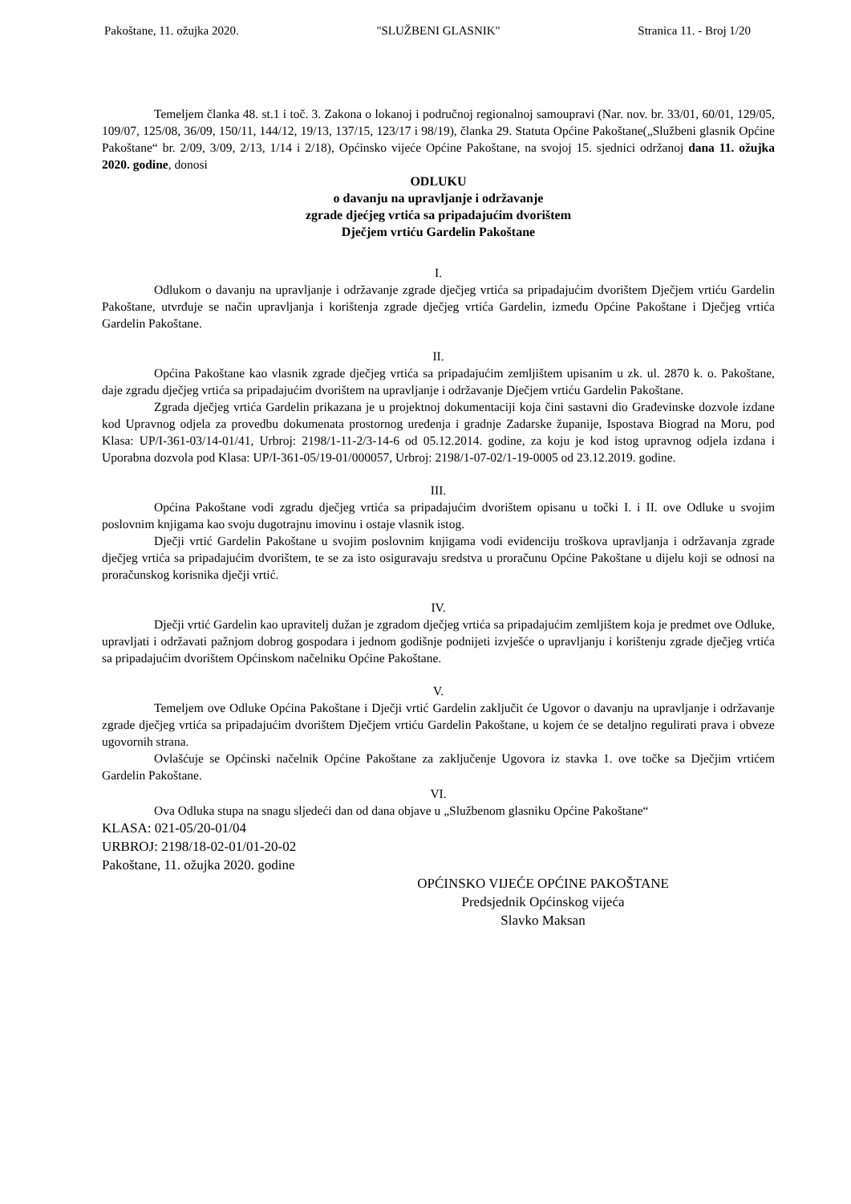Pakoštane, 11. ožujka 2020. "SLUŽBENI GLASNIK" Stranica 11. - Broj 1/20
Temeljem članka 48. st.1 i toč. 3. Zakona o lokanoj i područnoj regionalnoj samoupravi (Nar. nov. br. 33/01, 60/01, 129/05, 109/07, 125/08, 36/09, 150/11, 144/12, 19/13, 137/15, 123/17 i 98/19), članka 29. Statuta Općine Pakoštane(„Službeni glasnik Općine Pakoštane“ br. 2/09, 3/09, 2/13, 1/14 i 2/18), Općinsko vijeće Općine Pakoštane, na svojoj 15. sjednici održanoj dana 11. ožujka 2020. godine, donosi
ODLUKU
o davanju na upravljanje i održavanje
zgrade djećjeg vrtića sa pripadajućim dvorištem
Dječjem vrtiću Gardelin Pakoštane
I.
Odlukom o davanju na upravljanje i održavanje zgrade dječjeg vrtića sa pripadajućim dvorištem Dječjem vrtiću Gardelin Pakoštane, utvrđuje se način upravljanja i korištenja zgrade dječjeg vrtića Gardelin, između Općine Pakoštane i Dječjeg vrtića Gardelin Pakoštane.
II.
Općina Pakoštane kao vlasnik zgrade dječjeg vrtića sa pripadajućim zemljištem upisanim u zk. ul. 2870 k. o. Pakoštane, daje zgradu dječjeg vrtića sa pripadajućim dvorištem na upravljanje i održavanje Dječjem vrtiću Gardelin Pakoštane.
Zgrada dječjeg vrtića Gardelin prikazana je u projektnoj dokumentaciji koja čini sastavni dio Građevinske dozvole izdane kod Upravnog odjela za provedbu dokumenata prostornog uređenja i gradnje Zadarske županije, Ispostava Biograd na Moru, pod Klasa: UP/I-361-03/14-01/41, Urbroj: 2198/1-11-2/3-14-6 od 05.12.2014. godine, za koju je kod istog upravnog odjela izdana i Uporabna dozvola pod Klasa: UP/I-361-05/19-01/000057, Urbroj: 2198/1-07-02/1-19-0005 od 23.12.2019. godine.
III.
Općina Pakoštane vodi zgradu dječjeg vrtića sa pripadajućim dvorištem opisanu u točki I. i II. ove Odluke u svojim poslovnim knjigama kao svoju dugotrajnu imovinu i ostaje vlasnik istog.
Dječji vrtić Gardelin Pakoštane u svojim poslovnim knjigama vodi evidenciju troškova upravljanja i održavanja zgrade dječjeg vrtića sa pripadajućim dvorištem, te se za isto osiguravaju sredstva u proračunu Općine Pakoštane u dijelu koji se odnosi na proračunskog korisnika dječji vrtić.
IV.
Dječji vrtić Gardelin kao upravitelj dužan je zgradom dječjeg vrtića sa pripadajućim zemljištem koja je predmet ove Odluke, upravljati i održavati pažnjom dobrog gospodara i jednom godišnje podnijeti izvješće o upravljanju i korištenju zgrade dječjeg vrtića sa pripadajućim dvorištem Općinskom načelniku Općine Pakoštane.
V.
Temeljem ove Odluke Općina Pakoštane i Dječji vrtić Gardelin zaključit će Ugovor o davanju na upravljanje i održavanje zgrade dječjeg vrtića sa pripadajućim dvorištem Dječjem vrtiću Gardelin Pakoštane, u kojem će se detaljno regulirati prava i obveze ugovornih strana.
Ovlašćuje se Općinski načelnik Općine Pakoštane za zaključenje Ugovora iz stavka 1. ove točke sa Dječjim vrtićem Gardelin Pakoštane.
VI.
Ova Odluka stupa na snagu sljedeći dan od dana objave u „Službenom glasniku Općine Pakoštane“
KLASA: 021-05/20-01/04
URBROJ: 2198/18-02-01/01-20-02
Pakoštane, 11. ožujka 2020. godine
OPĆINSKO VIJEĆE OPĆINE PAKOŠTANE
Predsjednik Općinskog vijeća
Slavko Maksan